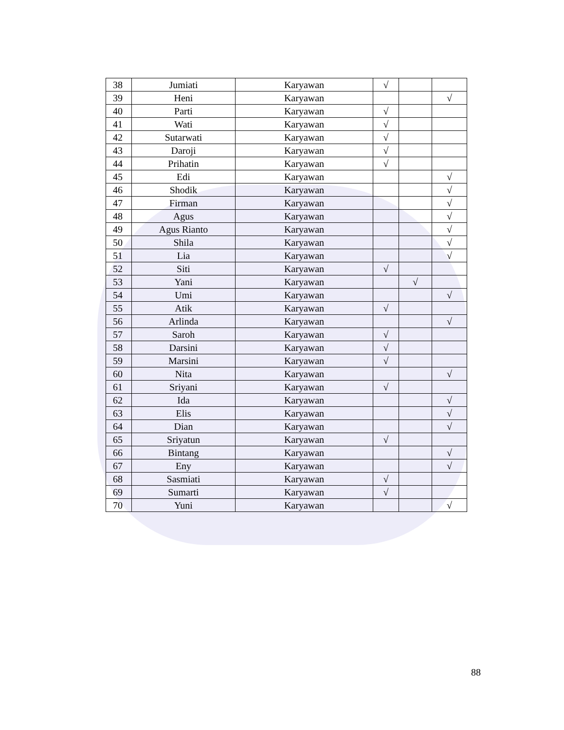| 38 | Jumiati | Karyawan | √ | | |
| 39 | Heni | Karyawan | | | √ |
| 40 | Parti | Karyawan | √ | | |
| 41 | Wati | Karyawan | √ | | |
| 42 | Sutarwati | Karyawan | √ | | |
| 43 | Daroji | Karyawan | √ | | |
| 44 | Prihatin | Karyawan | √ | | |
| 45 | Edi | Karyawan | | | √ |
| 46 | Shodik | Karyawan | | | √ |
| 47 | Firman | Karyawan | | | √ |
| 48 | Agus | Karyawan | | | √ |
| 49 | Agus Rianto | Karyawan | | | √ |
| 50 | Shila | Karyawan | | | √ |
| 51 | Lia | Karyawan | | | √ |
| 52 | Siti | Karyawan | √ | | |
| 53 | Yani | Karyawan | | √ | |
| 54 | Umi | Karyawan | | | √ |
| 55 | Atik | Karyawan | √ | | |
| 56 | Arlinda | Karyawan | | | √ |
| 57 | Saroh | Karyawan | √ | | |
| 58 | Darsini | Karyawan | √ | | |
| 59 | Marsini | Karyawan | √ | | |
| 60 | Nita | Karyawan | | | √ |
| 61 | Sriyani | Karyawan | √ | | |
| 62 | Ida | Karyawan | | | √ |
| 63 | Elis | Karyawan | | | √ |
| 64 | Dian | Karyawan | | | √ |
| 65 | Sriyatun | Karyawan | √ | | |
| 66 | Bintang | Karyawan | | | √ |
| 67 | Eny | Karyawan | | | √ |
| 68 | Sasmiati | Karyawan | √ | | |
| 69 | Sumarti | Karyawan | √ | | |
| 70 | Yuni | Karyawan | | | √ |
88